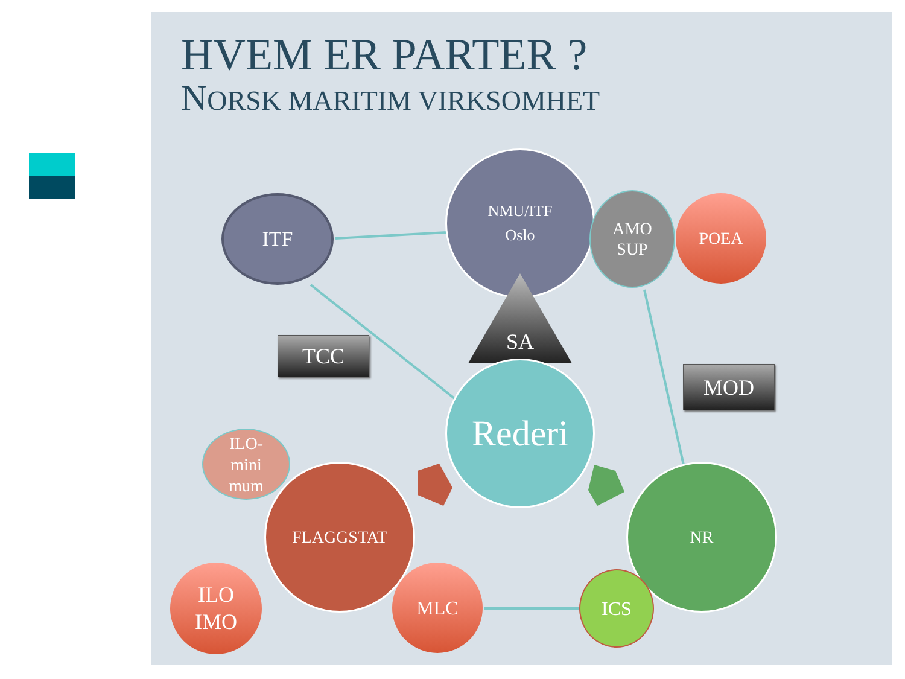HVEM ER PARTER ?
NORSK MARITIM VIRKSOMHET
NMU/ITF
Oslo
ITF
AMO
SUP
POEA
SA
TCC
MOD
Rederi
ILO-
mini
mum
FLAGGSTAT NR
ILO
IMO
MLC ICS